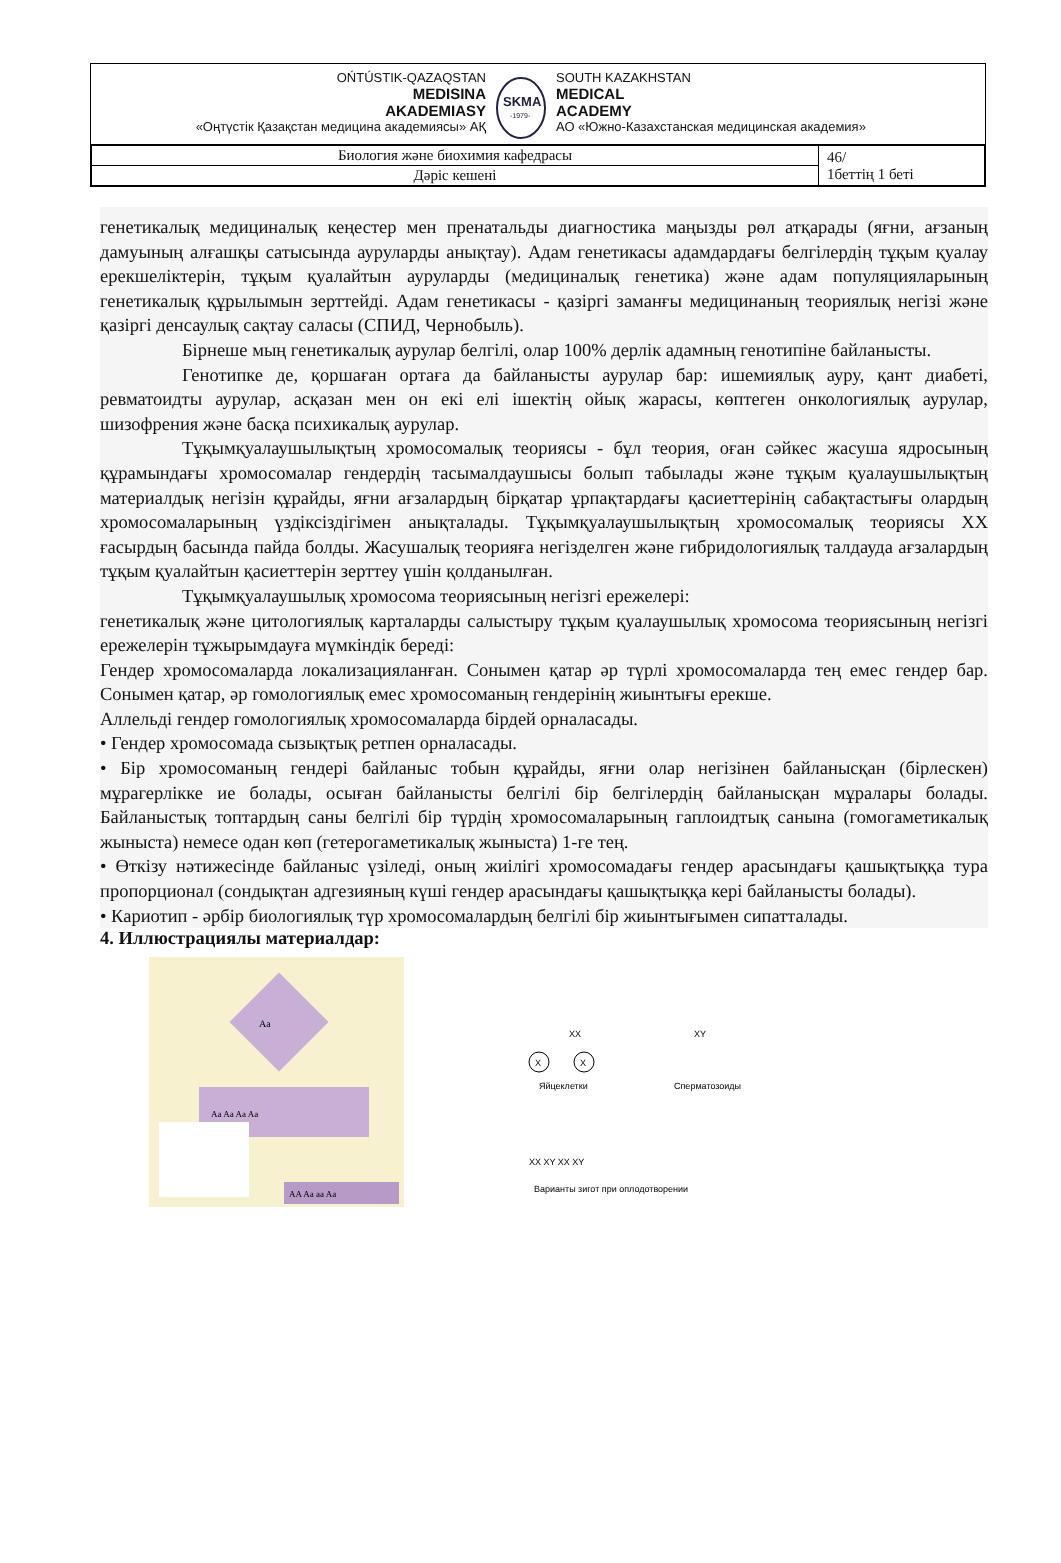OŃTÚSTIK-QAZAQSTAN
MEDISINA
AKADEMIASY
«Оңтүстік Қазақстан медицина академиясы» АҚ
SKMA
-1979-
SOUTH KAZAKHSTAN
MEDICAL
ACADEMY
АО «Южно-Казахстанская медицинская академия»
| Биология және биохимия кафедрасы | 46/ 1беттің 1 беті |
| Дәріс кешені | |
генетикалық медициналық кеңестер мен пренатальды диагностика маңызды рөл атқарады (яғни, ағзаның дамуының алғашқы сатысында ауруларды анықтау). Адам генетикасы адамдардағы белгілердің тұқым қуалау ерекшеліктерін, тұқым қуалайтын ауруларды (медициналық генетика) және адам популяцияларының генетикалық құрылымын зерттейді. Адам генетикасы - қазіргі заманғы медицинаның теориялық негізі және қазіргі денсаулық сақтау саласы (СПИД, Чернобыль).
Бірнеше мың генетикалық аурулар белгілі, олар 100% дерлік адамның генотипіне байланысты.
Генотипке де, қоршаған ортаға да байланысты аурулар бар: ишемиялық ауру, қант диабеті, ревматоидты аурулар, асқазан мен он екі елі ішектің ойық жарасы, көптеген онкологиялық аурулар, шизофрения және басқа психикалық аурулар.
Тұқымқуалаушылықтың хромосомалық теориясы - бұл теория, оған сәйкес жасуша ядросының құрамындағы хромосомалар гендердің тасымалдаушысы болып табылады және тұқым қуалаушылықтың материалдық негізін құрайды, яғни ағзалардың бірқатар ұрпақтардағы қасиеттерінің сабақтастығы олардың хромосомаларының үздіксіздігімен анықталады. Тұқымқуалаушылықтың хромосомалық теориясы XX ғасырдың басында пайда болды. Жасушалық теорияға негізделген және гибридологиялық талдауда ағзалардың тұқым қуалайтын қасиеттерін зерттеу үшін қолданылған.
Тұқымқуалаушылық хромосома теориясының негізгі ережелері:
генетикалық және цитологиялық карталарды салыстыру тұқым қуалаушылық хромосома теориясының негізгі ережелерін тұжырымдауға мүмкіндік береді:
Гендер хромосомаларда локализацияланған. Сонымен қатар әр түрлі хромосомаларда тең емес гендер бар. Сонымен қатар, әр гомологиялық емес хромосоманың гендерінің жиынтығы ерекше.
Аллельді гендер гомологиялық хромосомаларда бірдей орналасады.
• Гендер хромосомада сызықтық ретпен орналасады.
• Бір хромосоманың гендері байланыс тобын құрайды, яғни олар негізінен байланысқан (бірлескен) мұрагерлікке ие болады, осыған байланысты белгілі бір белгілердің байланысқан мұралары болады. Байланыстық топтардың саны белгілі бір түрдің хромосомаларының гаплоидтық санына (гомогаметикалық жыныста) немесе одан көп (гетерогаметикалық жыныста) 1-ге тең.
• Өткізу нәтижесінде байланыс үзіледі, оның жиілігі хромосомадағы гендер арасындағы қашықтыққа тура пропорционал (сондықтан адгезияның күші гендер арасындағы қашықтыққа кері байланысты болады).
• Кариотип - әрбір биологиялық түр хромосомалардың белгілі бір жиынтығымен сипатталады.
4. Иллюстрациялы материалдар:
Aa
Aa Aa Aa Aa
AA Aa aa Aa
XX
XY
X
X
Яйцеклетки
Сперматозоиды
XX XY XX XY
Варианты зигот при оплодотворении